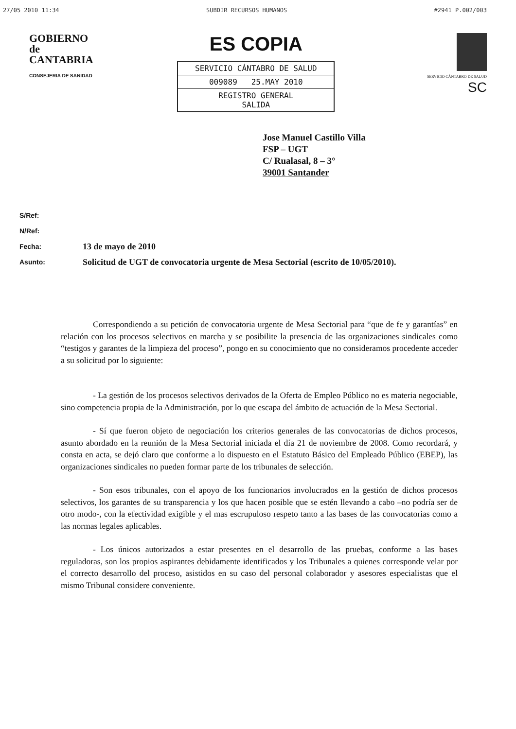27/05 2010 11:34 SUBDIR RECURSOS HUMANOS #2941 P.002/003
GOBIERNO
de
CANTABRIA
CONSEJERIA DE SANIDAD
ES COPIA
SERVICIO CÁNTABRO DE SALUD
009089 25.MAY 2010
REGISTRO GENERAL
SALIDA
SERVICIO CÁNTABRO DE SALUD SC
Jose Manuel Castillo Villa
FSP – UGT
C/ Rualasal, 8 – 3°
39001 Santander
S/Ref:
N/Ref:
Fecha: 13 de mayo de 2010
Asunto: Solicitud de UGT de convocatoria urgente de Mesa Sectorial (escrito de 10/05/2010).
Correspondiendo a su petición de convocatoria urgente de Mesa Sectorial para “que de fe y garantías” en relación con los procesos selectivos en marcha y se posibilite la presencia de las organizaciones sindicales como “testigos y garantes de la limpieza del proceso”, pongo en su conocimiento que no consideramos procedente acceder a su solicitud por lo siguiente:
- La gestión de los procesos selectivos derivados de la Oferta de Empleo Público no es materia negociable, sino competencia propia de la Administración, por lo que escapa del ámbito de actuación de la Mesa Sectorial.
- Sí que fueron objeto de negociación los criterios generales de las convocatorias de dichos procesos, asunto abordado en la reunión de la Mesa Sectorial iniciada el día 21 de noviembre de 2008. Como recordará, y consta en acta, se dejó claro que conforme a lo dispuesto en el Estatuto Básico del Empleado Público (EBEP), las organizaciones sindicales no pueden formar parte de los tribunales de selección.
- Son esos tribunales, con el apoyo de los funcionarios involucrados en la gestión de dichos procesos selectivos, los garantes de su transparencia y los que hacen posible que se estén llevando a cabo –no podría ser de otro modo-, con la efectividad exigible y el mas escrupuloso respeto tanto a las bases de las convocatorias como a las normas legales aplicables.
- Los únicos autorizados a estar presentes en el desarrollo de las pruebas, conforme a las bases reguladoras, son los propios aspirantes debidamente identificados y los Tribunales a quienes corresponde velar por el correcto desarrollo del proceso, asistidos en su caso del personal colaborador y asesores especialistas que el mismo Tribunal considere conveniente.